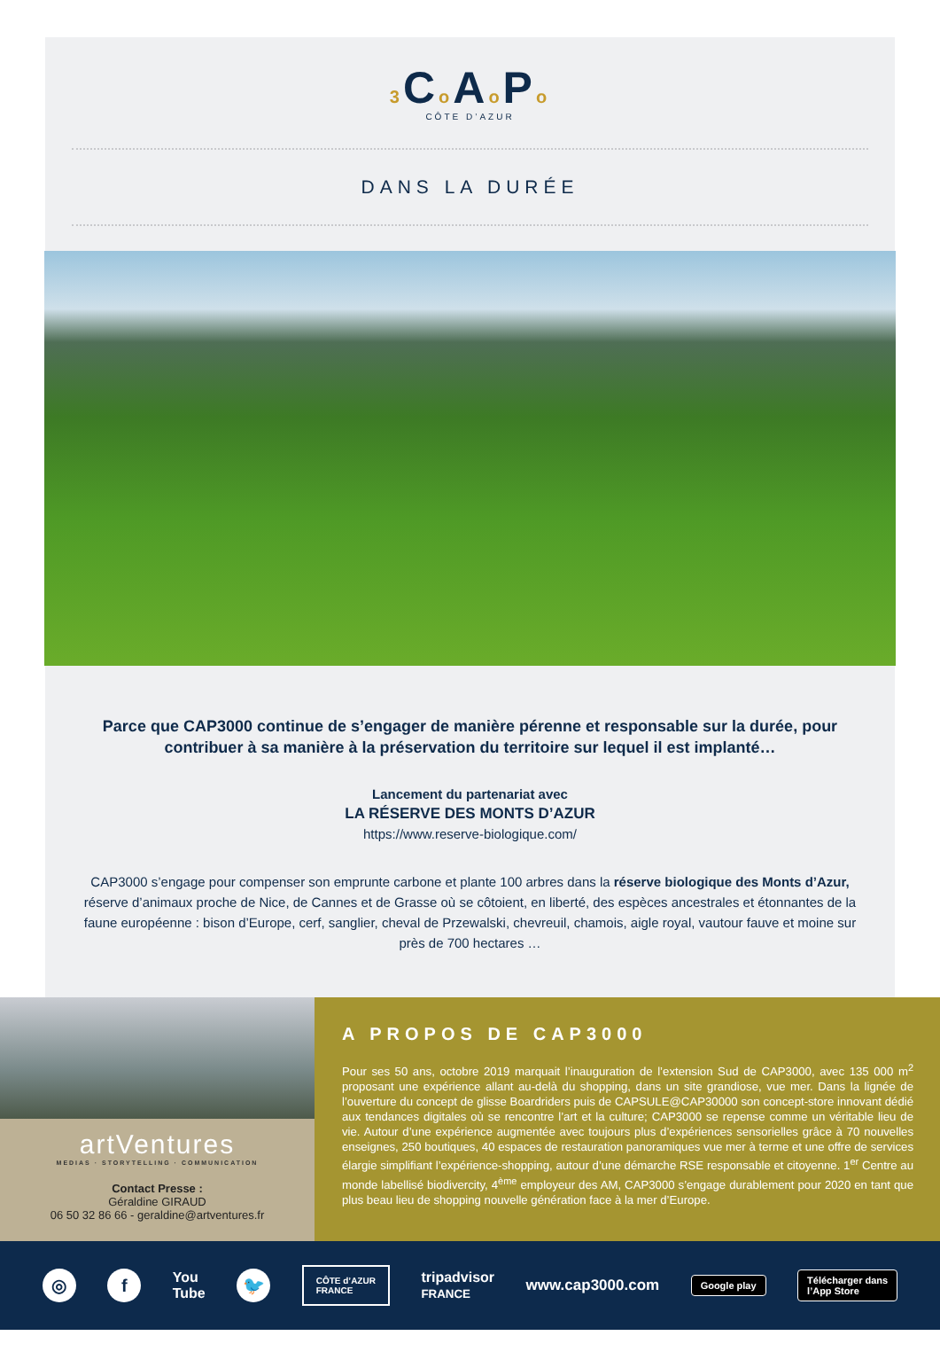3 Co Ao Po
CÔTE D’AZUR
DANS LA DURÉE
Parce que CAP3000 continue de s’engager de manière pérenne et responsable sur la durée, pour contribuer à sa manière à la préservation du territoire sur lequel il est implanté…
Lancement du partenariat avec
LA RÉSERVE DES MONTS D’AZUR
https://www.reserve-biologique.com/
CAP3000 s’engage pour compenser son emprunte carbone et plante 100 arbres dans la réserve biologique des Monts d’Azur, réserve d’animaux proche de Nice, de Cannes et de Grasse où se côtoient, en liberté, des espèces ancestrales et étonnantes de la faune européenne : bison d’Europe, cerf, sanglier, cheval de Przewalski, chevreuil, chamois, aigle royal, vautour fauve et moine sur près de 700 hectares …
artVentures
MEDIAS · STORYTELLING · COMMUNICATION
Contact Presse :
Géraldine GIRAUD
06 50 32 86 66 - geraldine@artventures.fr
A PROPOS DE CAP3000
Pour ses 50 ans, octobre 2019 marquait l’inauguration de l’extension Sud de CAP3000, avec 135 000 m<sup>2</sup> proposant une expérience allant au-delà du shopping, dans un site grandiose, vue mer. Dans la lignée de l’ouverture du concept de glisse Boardriders puis de CAPSULE@CAP30000 son concept-store innovant dédié aux tendances digitales où se rencontre l’art et la culture; CAP3000 se repense comme un véritable lieu de vie. Autour d’une expérience augmentée avec toujours plus d’expériences sensorielles grâce à 70 nouvelles enseignes, 250 boutiques, 40 espaces de restauration panoramiques vue mer à terme et une offre de services élargie simplifiant l’expérience-shopping, autour d’une démarche RSE responsable et citoyenne. 1<sup>er</sup> Centre au monde labellisé biodivercity, 4<sup>ème</sup> employeur des AM, CAP3000 s’engage durablement pour 2020 en tant que plus beau lieu de shopping nouvelle génération face à la mer d’Europe.
◎ f
You
Tube
🐦
CÔTE d’AZUR
FRANCE
tripadvisor
FRANCE
www.cap3000.com
Google play
Télécharger dans
l’App Store